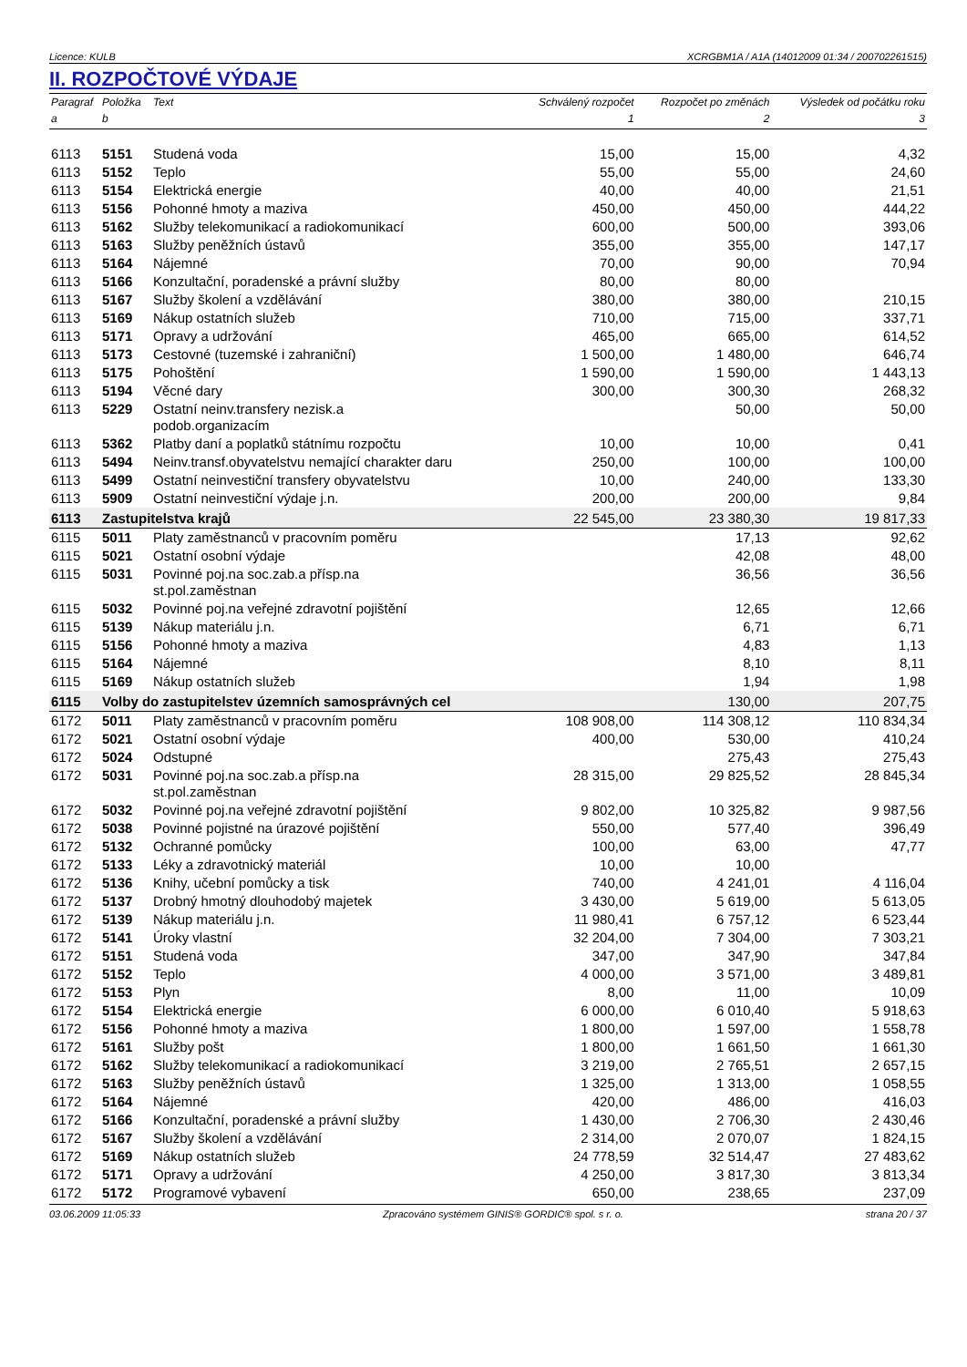Licence: KULB XCRGBM1A / A1A (14012009 01:34 / 200702261515)
II. ROZPOČTOVÉ VÝDAJE
| Paragraf | Položka | Text | Schválený rozpočet | Rozpočet po změnách | Výsledek od počátku roku |
| --- | --- | --- | --- | --- | --- |
| a | b | | 1 | 2 | 3 |
| 6113 | 5151 | Studená voda | 15,00 | 15,00 | 4,32 |
| 6113 | 5152 | Teplo | 55,00 | 55,00 | 24,60 |
| 6113 | 5154 | Elektrická energie | 40,00 | 40,00 | 21,51 |
| 6113 | 5156 | Pohonné hmoty a maziva | 450,00 | 450,00 | 444,22 |
| 6113 | 5162 | Služby telekomunikací a radiokomunikací | 600,00 | 500,00 | 393,06 |
| 6113 | 5163 | Služby peněžních ústavů | 355,00 | 355,00 | 147,17 |
| 6113 | 5164 | Nájemné | 70,00 | 90,00 | 70,94 |
| 6113 | 5166 | Konzultační, poradenské a právní služby | 80,00 | 80,00 | |
| 6113 | 5167 | Služby školení a vzdělávání | 380,00 | 380,00 | 210,15 |
| 6113 | 5169 | Nákup ostatních služeb | 710,00 | 715,00 | 337,71 |
| 6113 | 5171 | Opravy a udržování | 465,00 | 665,00 | 614,52 |
| 6113 | 5173 | Cestovné (tuzemské i zahraniční) | 1 500,00 | 1 480,00 | 646,74 |
| 6113 | 5175 | Pohoštění | 1 590,00 | 1 590,00 | 1 443,13 |
| 6113 | 5194 | Věcné dary | 300,00 | 300,30 | 268,32 |
| 6113 | 5229 | Ostatní neinv.transfery nezisk.a podob.organizacím | | 50,00 | 50,00 |
| 6113 | 5362 | Platby daní a poplatků státnímu rozpočtu | 10,00 | 10,00 | 0,41 |
| 6113 | 5494 | Neinv.transf.obyvatelstvu nemající charakter daru | 250,00 | 100,00 | 100,00 |
| 6113 | 5499 | Ostatní neinvestiční transfery obyvatelstvu | 10,00 | 240,00 | 133,30 |
| 6113 | 5909 | Ostatní neinvestiční výdaje j.n. | 200,00 | 200,00 | 9,84 |
| 6113 | Zastupitelstva krajů | | 22 545,00 | 23 380,30 | 19 817,33 |
| 6115 | 5011 | Platy zaměstnanců v pracovním poměru | | 17,13 | 92,62 |
| 6115 | 5021 | Ostatní osobní výdaje | | 42,08 | 48,00 |
| 6115 | 5031 | Povinné poj.na soc.zab.a přísp.na st.pol.zaměstnan | | 36,56 | 36,56 |
| 6115 | 5032 | Povinné poj.na veřejné zdravotní pojištění | | 12,65 | 12,66 |
| 6115 | 5139 | Nákup materiálu j.n. | | 6,71 | 6,71 |
| 6115 | 5156 | Pohonné hmoty a maziva | | 4,83 | 1,13 |
| 6115 | 5164 | Nájemné | | 8,10 | 8,11 |
| 6115 | 5169 | Nákup ostatních služeb | | 1,94 | 1,98 |
| 6115 | Volby do zastupitelstev územních samosprávných cel | | | 130,00 | 207,75 |
| 6172 | 5011 | Platy zaměstnanců v pracovním poměru | 108 908,00 | 114 308,12 | 110 834,34 |
| 6172 | 5021 | Ostatní osobní výdaje | 400,00 | 530,00 | 410,24 |
| 6172 | 5024 | Odstupné | | 275,43 | 275,43 |
| 6172 | 5031 | Povinné poj.na soc.zab.a přísp.na st.pol.zaměstnan | 28 315,00 | 29 825,52 | 28 845,34 |
| 6172 | 5032 | Povinné poj.na veřejné zdravotní pojištění | 9 802,00 | 10 325,82 | 9 987,56 |
| 6172 | 5038 | Povinné pojistné na úrazové pojištění | 550,00 | 577,40 | 396,49 |
| 6172 | 5132 | Ochranné pomůcky | 100,00 | 63,00 | 47,77 |
| 6172 | 5133 | Léky a zdravotnický materiál | 10,00 | 10,00 | |
| 6172 | 5136 | Knihy, učební pomůcky a tisk | 740,00 | 4 241,01 | 4 116,04 |
| 6172 | 5137 | Drobný hmotný dlouhodobý majetek | 3 430,00 | 5 619,00 | 5 613,05 |
| 6172 | 5139 | Nákup materiálu j.n. | 11 980,41 | 6 757,12 | 6 523,44 |
| 6172 | 5141 | Úroky vlastní | 32 204,00 | 7 304,00 | 7 303,21 |
| 6172 | 5151 | Studená voda | 347,00 | 347,90 | 347,84 |
| 6172 | 5152 | Teplo | 4 000,00 | 3 571,00 | 3 489,81 |
| 6172 | 5153 | Plyn | 8,00 | 11,00 | 10,09 |
| 6172 | 5154 | Elektrická energie | 6 000,00 | 6 010,40 | 5 918,63 |
| 6172 | 5156 | Pohonné hmoty a maziva | 1 800,00 | 1 597,00 | 1 558,78 |
| 6172 | 5161 | Služby pošt | 1 800,00 | 1 661,50 | 1 661,30 |
| 6172 | 5162 | Služby telekomunikací a radiokomunikací | 3 219,00 | 2 765,51 | 2 657,15 |
| 6172 | 5163 | Služby peněžních ústavů | 1 325,00 | 1 313,00 | 1 058,55 |
| 6172 | 5164 | Nájemné | 420,00 | 486,00 | 416,03 |
| 6172 | 5166 | Konzultační, poradenské a právní služby | 1 430,00 | 2 706,30 | 2 430,46 |
| 6172 | 5167 | Služby školení a vzdělávání | 2 314,00 | 2 070,07 | 1 824,15 |
| 6172 | 5169 | Nákup ostatních služeb | 24 778,59 | 32 514,47 | 27 483,62 |
| 6172 | 5171 | Opravy a udržování | 4 250,00 | 3 817,30 | 3 813,34 |
| 6172 | 5172 | Programové vybavení | 650,00 | 238,65 | 237,09 |
03.06.2009 11:05:33 Zpracováno systémem GINIS® GORDIC® spol. s r. o. strana 20 / 37